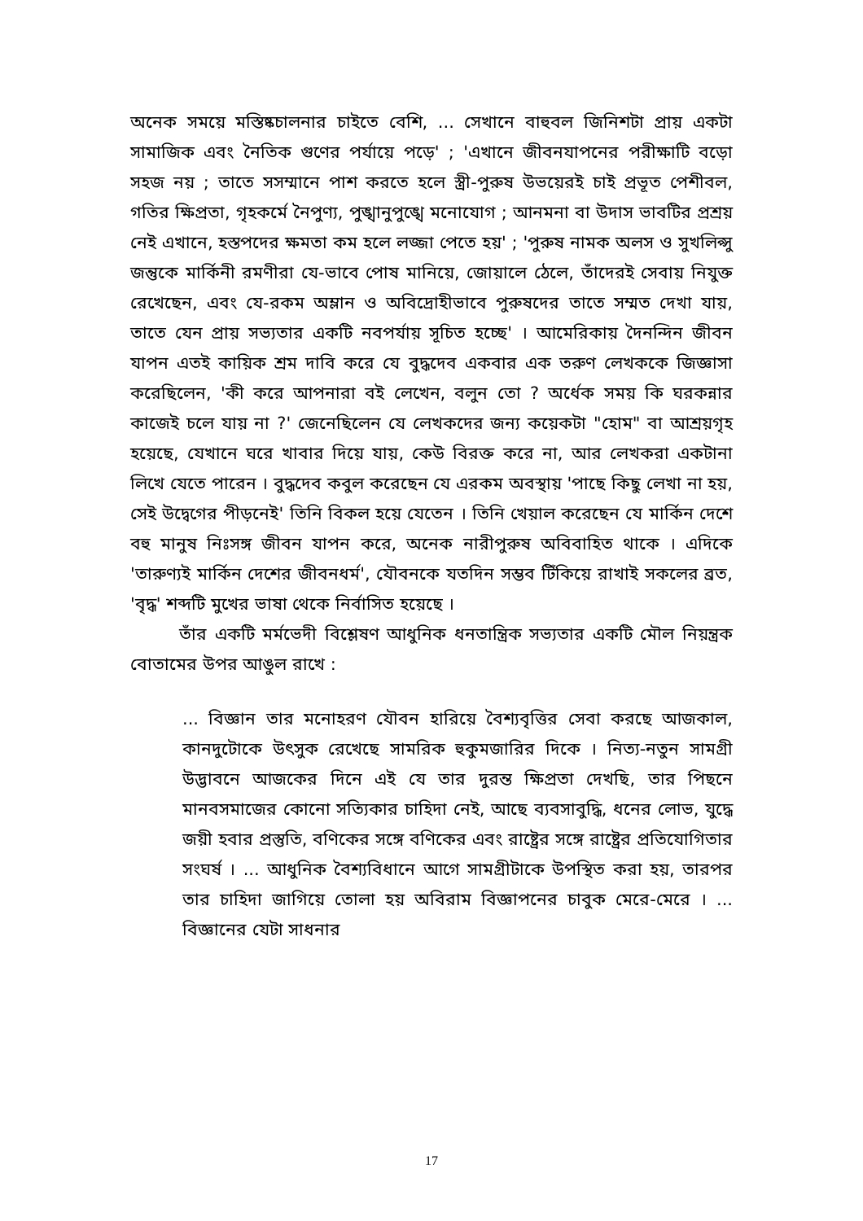অনেক সময়ে মস্তিষ্কচালনার চাইতে বেশি, ... সেখানে বাহুবল জিনিশটা প্রায় একটা সামাজিক এবং নৈতিক গুণের পর্যায়ে পড়ে' ; 'এখানে জীবনযাপনের পরীক্ষাটি বড়ো সহজ নয় ; তাতে সসম্মানে পাশ করতে হলে স্ত্রী-পুরুষ উভয়েরই চাই প্রভূত পেশীবল, গতির ক্ষিপ্রতা, গৃহকর্মে নৈপুণ্য, পুঙ্খানুপুঙ্খে মনোযোগ ; আনমনা বা উদাস ভাবটির প্রশ্রয় নেই এখানে, হস্তপদের ক্ষমতা কম হলে লজ্জা পেতে হয়' ; 'পুরুষ নামক অলস ও সুখলিপ্সু জন্তুকে মার্কিনী রমণীরা যে-ভাবে পোষ মানিয়ে, জোয়ালে ঠেলে, তাঁদেরই সেবায় নিযুক্ত রেখেছেন, এবং যে-রকম অম্লান ও অবিদ্রোহীভাবে পুরুষদের তাতে সম্মত দেখা যায়, তাতে যেন প্রায় সভ্যতার একটি নবপর্যায় সূচিত হচ্ছে' । আমেরিকায় দৈনন্দিন জীবন যাপন এতই কায়িক শ্রম দাবি করে যে বুদ্ধদেব একবার এক তরুণ লেখককে জিজ্ঞাসা করেছিলেন, 'কী করে আপনারা বই লেখেন, বলুন তো ? অর্ধেক সময় কি ঘরকন্নার কাজেই চলে যায় না ?' জেনেছিলেন যে লেখকদের জন্য কয়েকটা "হোম" বা আশ্রয়গৃহ হয়েছে, যেখানে ঘরে খাবার দিয়ে যায়, কেউ বিরক্ত করে না, আর লেখকরা একটানা লিখে যেতে পারেন । বুদ্ধদেব কবুল করেছেন যে এরকম অবস্থায় 'পাছে কিছু লেখা না হয়, সেই উদ্বেগের পীড়নেই' তিনি বিকল হয়ে যেতেন । তিনি খেয়াল করেছেন যে মার্কিন দেশে বহু মানুষ নিঃসঙ্গ জীবন যাপন করে, অনেক নারীপুরুষ অবিবাহিত থাকে । এদিকে 'তারুণ্যই মার্কিন দেশের জীবনধর্ম', যৌবনকে যতদিন সম্ভব টিঁকিয়ে রাখাই সকলের ব্রত, 'বৃদ্ধ' শব্দটি মুখের ভাষা থেকে নির্বাসিত হয়েছে ।
তাঁর একটি মর্মভেদী বিশ্লেষণ আধুনিক ধনতান্ত্রিক সভ্যতার একটি মৌল নিয়ন্ত্রক বোতামের উপর আঙুল রাখে :
... বিজ্ঞান তার মনোহরণ যৌবন হারিয়ে বৈশ্যবৃত্তির সেবা করছে আজকাল, কানদুটোকে উৎসুক রেখেছে সামরিক হুকুমজারির দিকে । নিত্য-নতুন সামগ্রী উদ্ভাবনে আজকের দিনে এই যে তার দুরন্ত ক্ষিপ্রতা দেখছি, তার পিছনে মানবসমাজের কোনো সত্যিকার চাহিদা নেই, আছে ব্যবসাবুদ্ধি, ধনের লোভ, যুদ্ধে জয়ী হবার প্রস্তুতি, বণিকের সঙ্গে বণিকের এবং রাষ্ট্রের সঙ্গে রাষ্ট্রের প্রতিযোগিতার সংঘর্ষ । ... আধুনিক বৈশ্যবিধানে আগে সামগ্রীটাকে উপস্থিত করা হয়, তারপর তার চাহিদা জাগিয়ে তোলা হয় অবিরাম বিজ্ঞাপনের চাবুক মেরে-মেরে । ... বিজ্ঞানের যেটা সাধনার
17